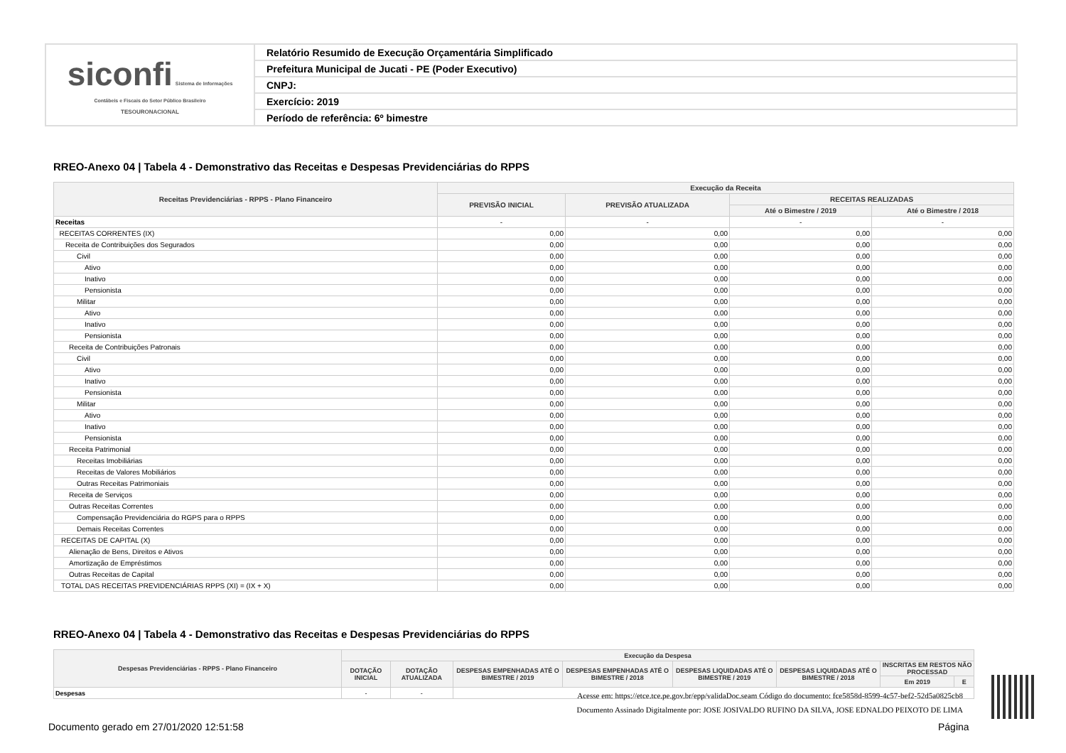| siconfi Sistema de Informações Contábeis e Fiscais do Setor Público Brasileiro TESOURONACIONAL | Relatório Resumido de Execução Orçamentária Simplificado |
| | Prefeitura Municipal de Jucati - PE (Poder Executivo) |
| | CNPJ: |
| | Exercício: 2019 |
| | Período de referência: 6º bimestre |
RREO-Anexo 04 | Tabela 4 - Demonstrativo das Receitas e Despesas Previdenciárias do RPPS
| Receitas Previdenciárias - RPPS - Plano Financeiro | Execução da Receita | | | |
| --- | --- | --- | --- | --- |
| | PREVISÃO INICIAL | PREVISÃO ATUALIZADA | RECEITAS REALIZADAS | |
| | | | Até o Bimestre / 2019 | Até o Bimestre / 2018 |
| Receitas | - | - | - | - |
| RECEITAS CORRENTES (IX) | 0,00 | 0,00 | 0,00 | 0,00 |
| Receita de Contribuições dos Segurados | 0,00 | 0,00 | 0,00 | 0,00 |
| Civil | 0,00 | 0,00 | 0,00 | 0,00 |
| Ativo | 0,00 | 0,00 | 0,00 | 0,00 |
| Inativo | 0,00 | 0,00 | 0,00 | 0,00 |
| Pensionista | 0,00 | 0,00 | 0,00 | 0,00 |
| Militar | 0,00 | 0,00 | 0,00 | 0,00 |
| Ativo | 0,00 | 0,00 | 0,00 | 0,00 |
| Inativo | 0,00 | 0,00 | 0,00 | 0,00 |
| Pensionista | 0,00 | 0,00 | 0,00 | 0,00 |
| Receita de Contribuições Patronais | 0,00 | 0,00 | 0,00 | 0,00 |
| Civil | 0,00 | 0,00 | 0,00 | 0,00 |
| Ativo | 0,00 | 0,00 | 0,00 | 0,00 |
| Inativo | 0,00 | 0,00 | 0,00 | 0,00 |
| Pensionista | 0,00 | 0,00 | 0,00 | 0,00 |
| Militar | 0,00 | 0,00 | 0,00 | 0,00 |
| Ativo | 0,00 | 0,00 | 0,00 | 0,00 |
| Inativo | 0,00 | 0,00 | 0,00 | 0,00 |
| Pensionista | 0,00 | 0,00 | 0,00 | 0,00 |
| Receita Patrimonial | 0,00 | 0,00 | 0,00 | 0,00 |
| Receitas Imobiliárias | 0,00 | 0,00 | 0,00 | 0,00 |
| Receitas de Valores Mobiliários | 0,00 | 0,00 | 0,00 | 0,00 |
| Outras Receitas Patrimoniais | 0,00 | 0,00 | 0,00 | 0,00 |
| Receita de Serviços | 0,00 | 0,00 | 0,00 | 0,00 |
| Outras Receitas Correntes | 0,00 | 0,00 | 0,00 | 0,00 |
| Compensação Previdenciária do RGPS para o RPPS | 0,00 | 0,00 | 0,00 | 0,00 |
| Demais Receitas Correntes | 0,00 | 0,00 | 0,00 | 0,00 |
| RECEITAS DE CAPITAL (X) | 0,00 | 0,00 | 0,00 | 0,00 |
| Alienação de Bens, Direitos e Ativos | 0,00 | 0,00 | 0,00 | 0,00 |
| Amortização de Empréstimos | 0,00 | 0,00 | 0,00 | 0,00 |
| Outras Receitas de Capital | 0,00 | 0,00 | 0,00 | 0,00 |
| TOTAL DAS RECEITAS PREVIDENCIÁRIAS RPPS (XI) = (IX + X) | 0,00 | 0,00 | 0,00 | 0,00 |
RREO-Anexo 04 | Tabela 4 - Demonstrativo das Receitas e Despesas Previdenciárias do RPPS
| Despesas Previdenciárias - RPPS - Plano Financeiro | Execução da Despesa | | | | | | | |
| --- | --- | --- | --- | --- | --- | --- | --- | --- |
| | DOTAÇÃO INICIAL | DOTAÇÃO ATUALIZADA | DESPESAS EMPENHADAS ATÉ O BIMESTRE / 2019 | DESPESAS EMPENHADAS ATÉ O BIMESTRE / 2018 | DESPESAS LIQUIDADAS ATÉ O BIMESTRE / 2019 | DESPESAS LIQUIDADAS ATÉ O BIMESTRE / 2018 | INSCRITAS EM RESTOS NÃO PROCESSAD | |
| | | | | | | | Em 2019 | E |
| Despesas | - | - | | | | | | |
Acesse em: https://etce.tce.pe.gov.br/epp/validaDoc.seam Código do documento: fce5858d-8599-4c57-bef2-52d5a0825cb8
Documento Assinado Digitalmente por: JOSE JOSIVALDO RUFINO DA SILVA, JOSE EDNALDO PEIXOTO DE LIMA
Documento gerado em 27/01/2020 12:51:58
Página